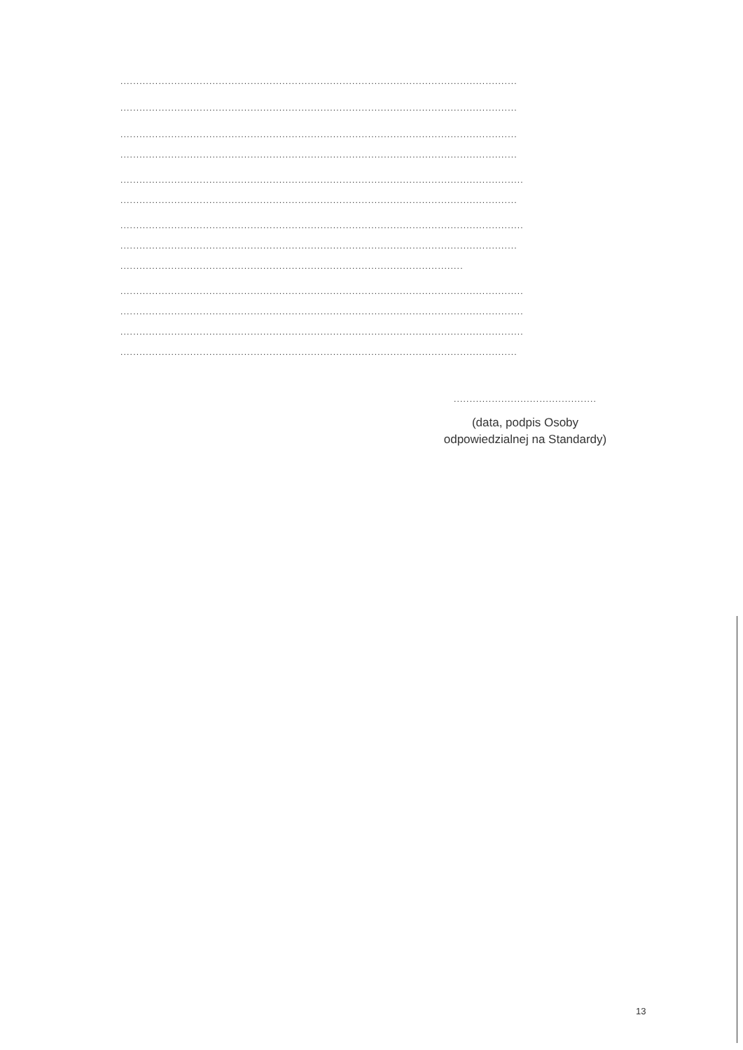.............................................................................................................................
.............................................................................................................................
.............................................................................................................................
.............................................................................................................................
...............................................................................................................................
.............................................................................................................................
...............................................................................................................................
.............................................................................................................................
............................................................................................................
...............................................................................................................................
...............................................................................................................................
...............................................................................................................................
.............................................................................................................................
.............................................
(data, podpis Osoby
odpowiedzialnej na Standardy)
13